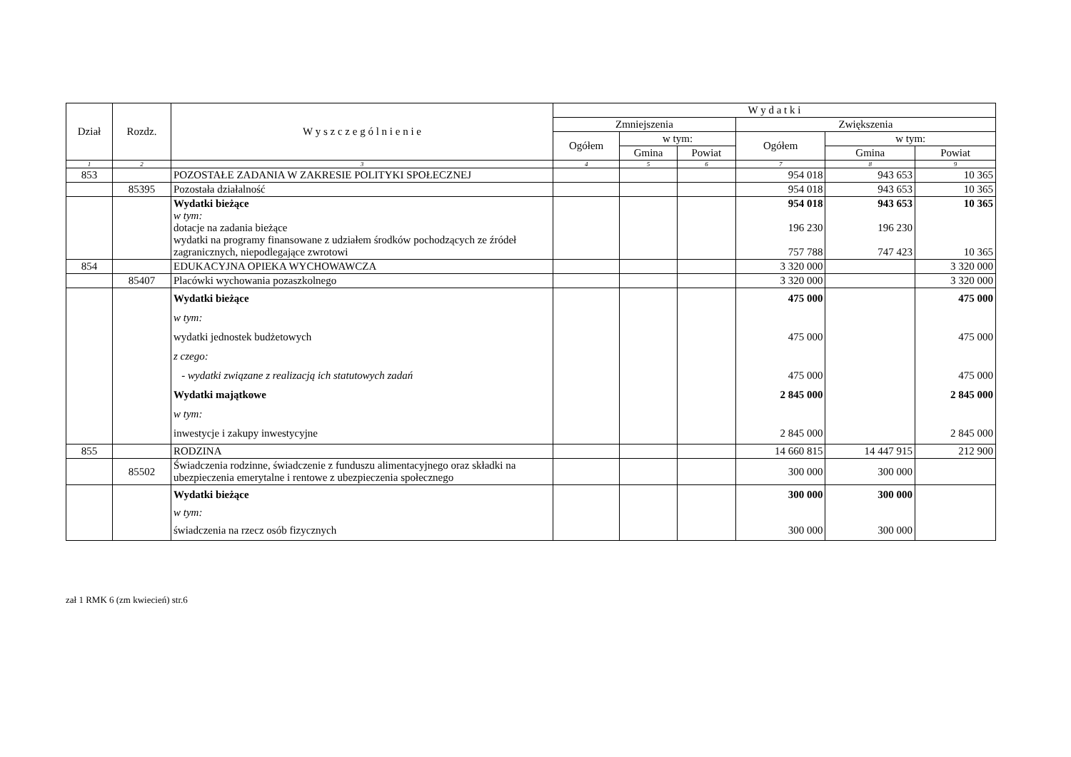| Dział | Rozdz. | W y s z c z e g ó l n i e n i e | W y d a t k i | | | | | |
| --- | --- | --- | --- | --- | --- | --- | --- | --- |
| | | | Zmniejszenia | | | Zwiększenia | | |
| | | | Ogółem | w tym: | | Ogółem | w tym: | |
| | | | | Gmina | Powiat | | Gmina | Powiat |
| 1 | 2 | 3 | 4 | 5 | 6 | 7 | 8 | 9 |
| 853 | | POZOSTAŁE ZADANIA W ZAKRESIE POLITYKI SPOŁECZNEJ | | | | 954 018 | 943 653 | 10 365 |
| | 85395 | Pozostała działalność | | | | 954 018 | 943 653 | 10 365 |
| | | Wydatki bieżące w tym: dotacje na zadania bieżące wydatki na programy finansowane z udziałem środków pochodzących ze źródeł zagranicznych, niepodlegające zwrotowi | | | | 954 018 196 230 757 788 | 943 653 196 230 747 423 | 10 365 10 365 |
| 854 | | EDUKACYJNA OPIEKA WYCHOWAWCZA | | | | 3 320 000 | | 3 320 000 |
| | 85407 | Placówki wychowania pozaszkolnego | | | | 3 320 000 | | 3 320 000 |
| | | Wydatki bieżące w tym: wydatki jednostek budżetowych z czego: - wydatki związane z realizacją ich statutowych zadań Wydatki majątkowe w tym: inwestycje i zakupy inwestycyjne | | | | 475 000 475 000 475 000 2 845 000 2 845 000 | | 475 000 475 000 475 000 2 845 000 2 845 000 |
| 855 | | RODZINA | | | | 14 660 815 | 14 447 915 | 212 900 |
| | 85502 | Świadczenia rodzinne, świadczenie z funduszu alimentacyjnego oraz składki na ubezpieczenia emerytalne i rentowe z ubezpieczenia społecznego | | | | 300 000 | 300 000 | |
| | | Wydatki bieżące w tym: świadczenia na rzecz osób fizycznych | | | | 300 000 300 000 | 300 000 300 000 | |
zał 1 RMK 6 (zm kwiecień) str.6